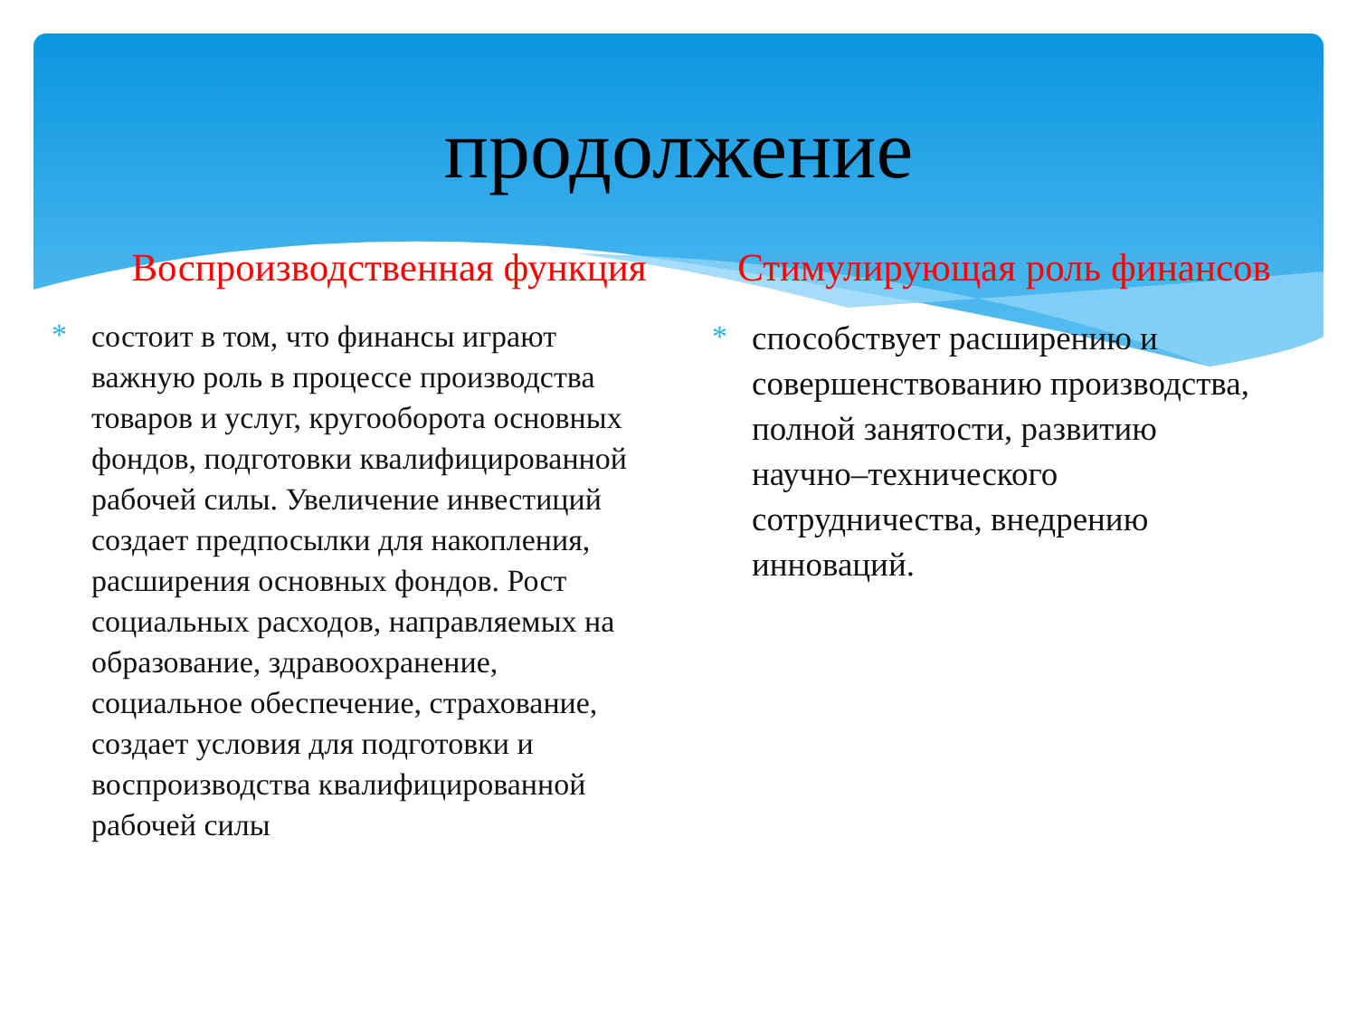продолжение
Воспроизводственная функция
* состоит в том, что финансы играют важную роль в процессе производства товаров и услуг, кругооборота основных фондов, подготовки квалифицированной рабочей силы. Увеличение инвестиций создает предпосылки для накопления, расширения основных фондов. Рост социальных расходов, направляемых на образование, здравоохранение, социальное обеспечение, страхование, создает условия для подготовки и воспроизводства квалифицированной рабочей силы
Стимулирующая роль финансов
* способствует расширению и совершенствованию производства, полной занятости, развитию научно–технического сотрудничества, внедрению инноваций.